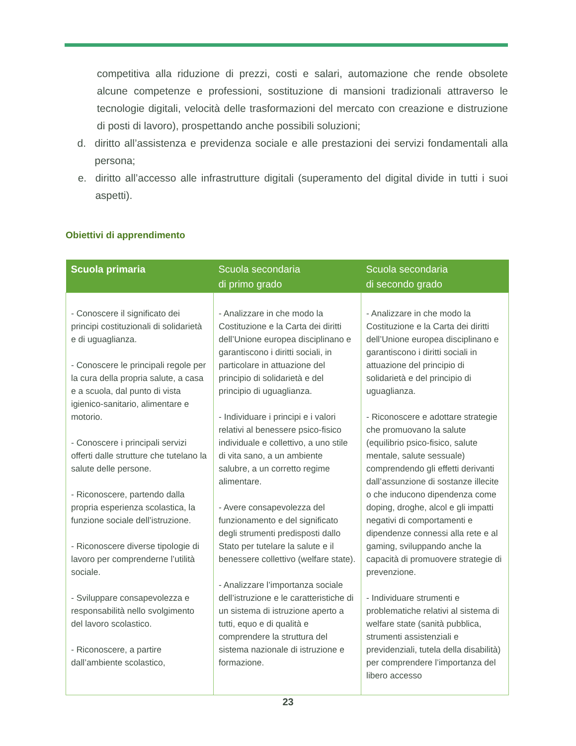competitiva alla riduzione di prezzi, costi e salari, automazione che rende obsolete alcune competenze e professioni, sostituzione di mansioni tradizionali attraverso le tecnologie digitali, velocità delle trasformazioni del mercato con creazione e distruzione di posti di lavoro), prospettando anche possibili soluzioni;
d. diritto all’assistenza e previdenza sociale e alle prestazioni dei servizi fondamentali alla persona;
e. diritto all’accesso alle infrastrutture digitali (superamento del digital divide in tutti i suoi aspetti).
Obiettivi di apprendimento
| Scuola primaria | Scuola secondaria di primo grado | Scuola secondaria di secondo grado |
| --- | --- | --- |
| - Conoscere il significato dei principi costituzionali di solidarietà e di uguaglianza. - Conoscere le principali regole per la cura della propria salute, a casa e a scuola, dal punto di vista igienico-sanitario, alimentare e motorio. - Conoscere i principali servizi offerti dalle strutture che tutelano la salute delle persone. - Riconoscere, partendo dalla propria esperienza scolastica, la funzione sociale dell’istruzione. - Riconoscere diverse tipologie di lavoro per comprenderne l’utilità sociale. - Sviluppare consapevolezza e responsabilità nello svolgimento del lavoro scolastico. - Riconoscere, a partire dall’ambiente scolastico, | - Analizzare in che modo la Costituzione e la Carta dei diritti dell’Unione europea disciplinano e garantiscono i diritti sociali, in particolare in attuazione del principio di solidarietà e del principio di uguaglianza. - Individuare i principi e i valori relativi al benessere psico-fisico individuale e collettivo, a uno stile di vita sano, a un ambiente salubre, a un corretto regime alimentare. - Avere consapevolezza del funzionamento e del significato degli strumenti predisposti dallo Stato per tutelare la salute e il benessere collettivo (welfare state). - Analizzare l’importanza sociale dell’istruzione e le caratteristiche di un sistema di istruzione aperto a tutti, equo e di qualità e comprendere la struttura del sistema nazionale di istruzione e formazione. | - Analizzare in che modo la Costituzione e la Carta dei diritti dell’Unione europea disciplinano e garantiscono i diritti sociali in attuazione del principio di solidarietà e del principio di uguaglianza. - Riconoscere e adottare strategie che promuovano la salute (equilibrio psico-fisico, salute mentale, salute sessuale) comprendendo gli effetti derivanti dall’assunzione di sostanze illecite o che inducono dipendenza come doping, droghe, alcol e gli impatti negativi di comportamenti e dipendenze connessi alla rete e al gaming, sviluppando anche la capacità di promuovere strategie di prevenzione. - Individuare strumenti e problematiche relativi al sistema di welfare state (sanità pubblica, strumenti assistenziali e previdenziali, tutela della disabilità) per comprendere l’importanza del libero accesso |
23